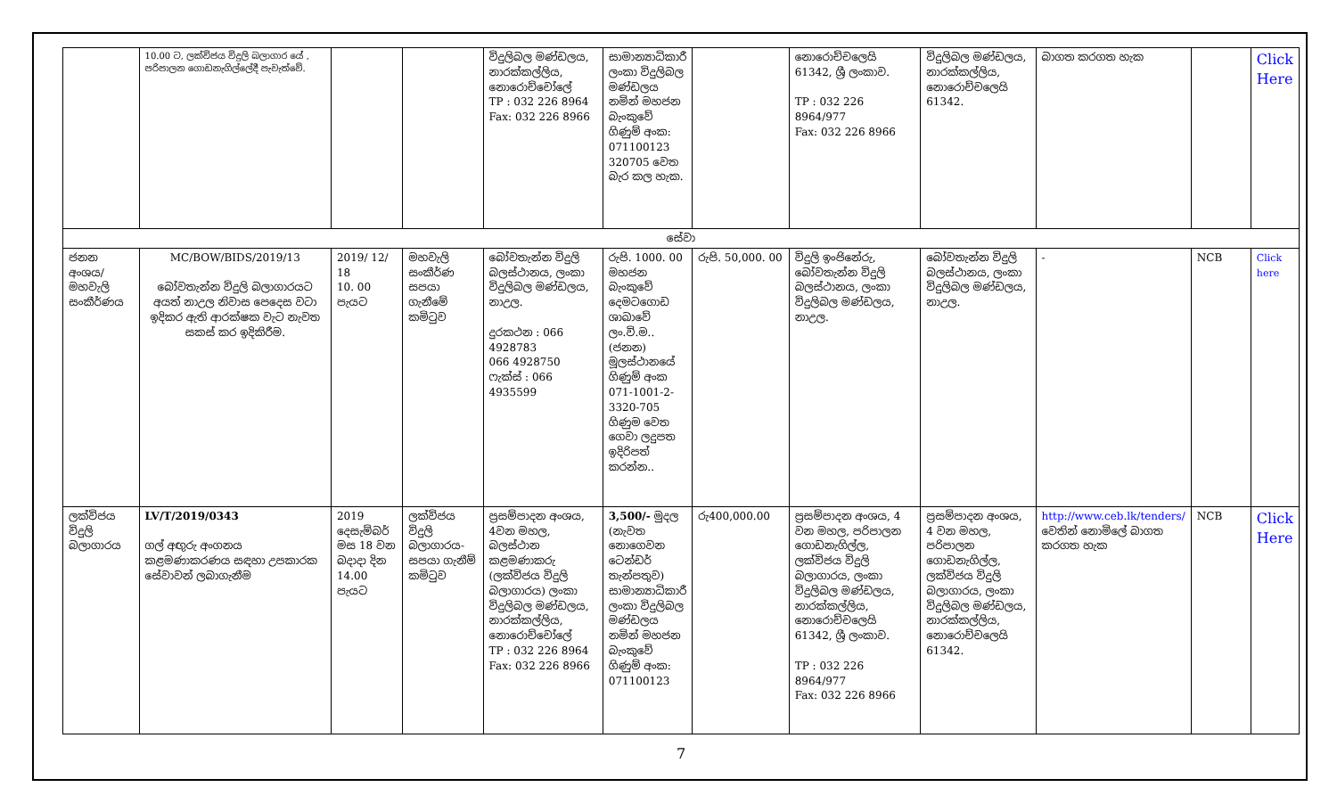| | 10.00 ට, ලක්විජය විදුලි බලාගාර යේ , පරිපාලන ගොඩනැගිල්ලේදී පැවැත්වේ. | | | විදුලිබල මණ්ඩලය, නාරක්කල්ලිය, නොරොච්චෝලේ TP : 032 226 8964 Fax: 032 226 8966 | සාමාන්‍යාධිකාරී ලංකා විදුලිබල මණ්ඩලය නමින් මහජන බැංකුවේ ගිණුම් අංක: 071100123 320705 වෙත බැර කල හැක. | | නොරොච්චලෙයි 61342, ශ්‍රී ලංකාව. TP : 032 226 8964/977 Fax: 032 226 8966 | විදුලිබල මණ්ඩලය, නාරක්කල්ලිය, නොරොච්චලෙයි 61342. | බාගත කරගත හැක | | Click Here |
| සේවා | | | | | | | | | | | |
| ජනන අංශය/ මහවැලි සංකීර්ණය | MC/BOW/BIDS/2019/13 බෝවතැන්න විදුලි බලාගාරයට අයත් නාඋල නිවාස පෙදෙස වටා ඉදිකර ඇති ආරක්ෂක වැට නැවත සකස් කර ඉදිකිරීම. | 2019/ 12/ 18 10. 00 පැයට | මහවැලි සංකීර්ණ සපයා ගැනීමේ කමිටුව | බෝවතැන්න විදුලි බලස්ථානය, ලංකා විදුලිබල මණ්ඩලය, නාඋල. දුරකථන : 066 4928783 066 4928750 ෆැක්ස් : 066 4935599 | රුපි. 1000. 00 මහජන බැංකුවේ දෙමටගොඩ ශාඛාවේ ලං.වි.ම.. (ජනන) මූලස්ථානයේ ගිණුම් අංක 071-1001-2-3320-705 ගිණුම වෙත ගෙවා ලදුපත ඉදිරිපත් කරන්න.. | රුපි. 50,000. 00 | විදුලි ඉංජිනේරු, බෝවතැන්න විදුලි බලස්ථානය, ලංකා විදුලිබල මණ්ඩලය, නාඋල. | බෝවතැන්න විදුලි බලස්ථානය, ලංකා විදුලිබල මණ්ඩලය, නාඋල. | - | NCB | Click here |
| ලක්විජය විදුලි බලාගාරය | LV/T/2019/0343 ගල් අඟුරු අංගනය කළමණාකරණය සඳහා උපකාරක සේවාවන් ලබාගැනීම | 2019 දෙසැම්බර් මස 18 වන බදාදා දින 14.00 පැයට | ලක්විජය විදුලි බලාගාරය- සපයා ගැනීම් කමිටුව | ප්‍රසම්පාදන අංශය, 4වන මහල, බලස්ථාන කළමණාකරු (ලක්විජය විදුලි බලාගාරය) ලංකා විදුලිබල මණ්ඩලය, නාරක්කල්ලිය, නොරොච්චෝලේ TP : 032 226 8964 Fax: 032 226 8966 | 3,500/- මුදල (නැවත නොගෙවන ටෙන්ඩර් තැන්පතුව) සාමාන්‍යාධිකාරී ලංකා විදුලිබල මණ්ඩලය නමින් මහජන බැංකුවේ ගිණුම් අංක: 071100123 | රු400,000.00 | ප්‍රසම්පාදන අංශය, 4 වන මහල, පරිපාලන ගොඩනැගිල්ල, ලක්විජය විදුලි බලාගාරය, ලංකා විදුලිබල මණ්ඩලය, නාරක්කල්ලිය, නොරොච්චලෙයි 61342, ශ්‍රී ලංකාව. TP : 032 226 8964/977 Fax: 032 226 8966 | ප්‍රසම්පාදන අංශය, 4 වන මහල, පරිපාලන ගොඩනැගිල්ල, ලක්විජය විදුලි බලාගාරය, ලංකා විදුලිබල මණ්ඩලය, නාරක්කල්ලිය, නොරොච්චලෙයි 61342. | http://www.ceb.lk/tenders/ වෙතින් නොමිලේ බාගත කරගත හැක | NCB | Click Here |
7